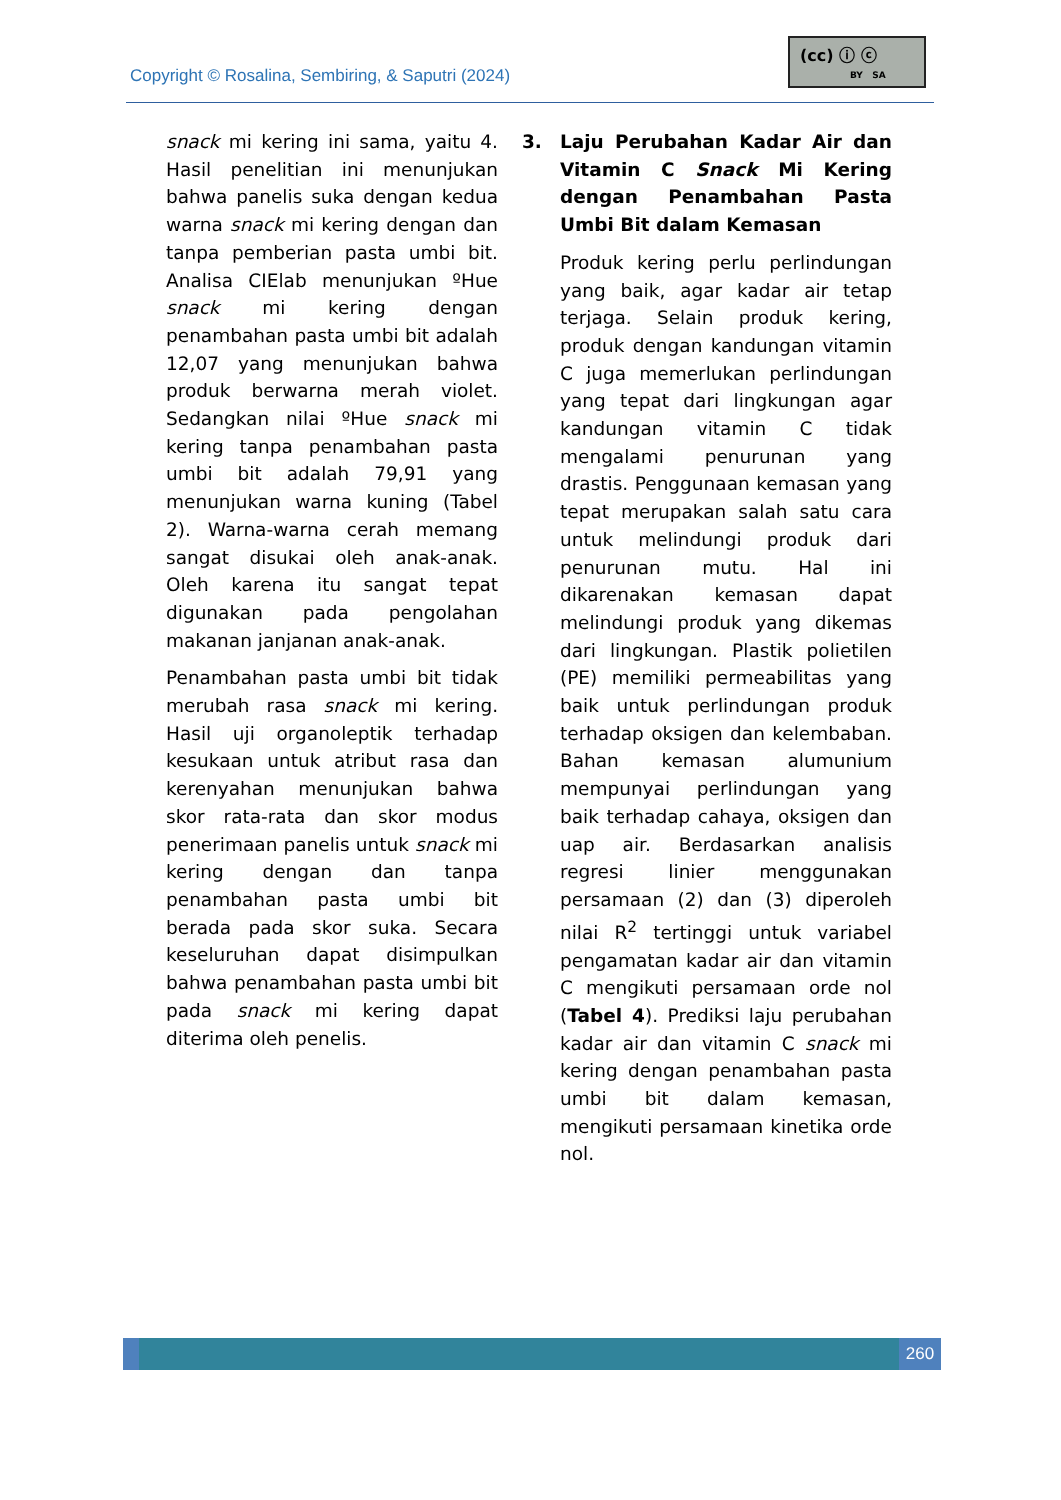Copyright © Rosalina, Sembiring, & Saputri (2024)
(cc) ⓘ ⓒ
BY SA
snack mi kering ini sama, yaitu 4. Hasil penelitian ini menunjukan bahwa panelis suka dengan kedua warna snack mi kering dengan dan tanpa pemberian pasta umbi bit. Analisa CIElab menunjukan ºHue snack mi kering dengan penambahan pasta umbi bit adalah 12,07 yang menunjukan bahwa produk berwarna merah violet. Sedangkan nilai ºHue snack mi kering tanpa penambahan pasta umbi bit adalah 79,91 yang menunjukan warna kuning (Tabel 2). Warna-warna cerah memang sangat disukai oleh anak-anak. Oleh karena itu sangat tepat digunakan pada pengolahan makanan janjanan anak-anak.
Penambahan pasta umbi bit tidak merubah rasa snack mi kering. Hasil uji organoleptik terhadap kesukaan untuk atribut rasa dan kerenyahan menunjukan bahwa skor rata-rata dan skor modus penerimaan panelis untuk snack mi kering dengan dan tanpa penambahan pasta umbi bit berada pada skor suka. Secara keseluruhan dapat disimpulkan bahwa penambahan pasta umbi bit pada snack mi kering dapat diterima oleh penelis.
3. Laju Perubahan Kadar Air dan Vitamin C Snack Mi Kering dengan Penambahan Pasta Umbi Bit dalam Kemasan
Produk kering perlu perlindungan yang baik, agar kadar air tetap terjaga. Selain produk kering, produk dengan kandungan vitamin C juga memerlukan perlindungan yang tepat dari lingkungan agar kandungan vitamin C tidak mengalami penurunan yang drastis. Penggunaan kemasan yang tepat merupakan salah satu cara untuk melindungi produk dari penurunan mutu. Hal ini dikarenakan kemasan dapat melindungi produk yang dikemas dari lingkungan. Plastik polietilen (PE) memiliki permeabilitas yang baik untuk perlindungan produk terhadap oksigen dan kelembaban. Bahan kemasan alumunium mempunyai perlindungan yang baik terhadap cahaya, oksigen dan uap air. Berdasarkan analisis regresi linier menggunakan persamaan (2) dan (3) diperoleh nilai R<sup>2</sup> tertinggi untuk variabel pengamatan kadar air dan vitamin C mengikuti persamaan orde nol (Tabel 4). Prediksi laju perubahan kadar air dan vitamin C snack mi kering dengan penambahan pasta umbi bit dalam kemasan, mengikuti persamaan kinetika orde nol.
260